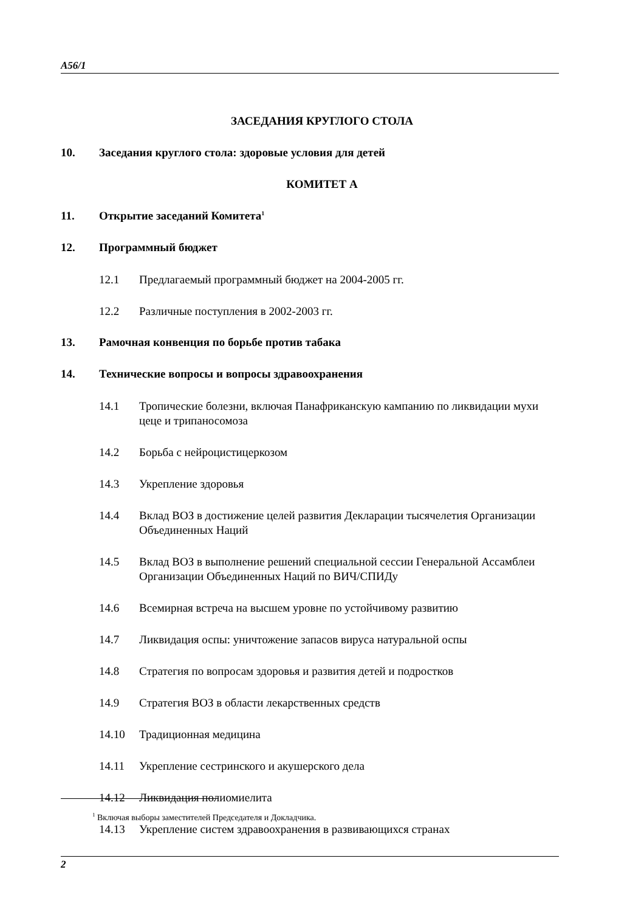A56/1
ЗАСЕДАНИЯ КРУГЛОГО СТОЛА
10. Заседания круглого стола: здоровые условия для детей
КОМИТЕТ А
11. Открытие заседаний Комитета<sup>1</sup>
12. Программный бюджет
12.1 Предлагаемый программный бюджет на 2004-2005 гг.
12.2 Различные поступления в 2002-2003 гг.
13. Рамочная конвенция по борьбе против табака
14. Технические вопросы и вопросы здравоохранения
14.1 Тропические болезни, включая Панафриканскую кампанию по ликвидации мухи цеце и трипаносомоза
14.2 Борьба с нейроцистицеркозом
14.3 Укрепление здоровья
14.4 Вклад ВОЗ в достижение целей развития Декларации тысячелетия Организации Объединенных Наций
14.5 Вклад ВОЗ в выполнение решений специальной сессии Генеральной Ассамблеи Организации Объединенных Наций по ВИЧ/СПИДу
14.6 Всемирная встреча на высшем уровне по устойчивому развитию
14.7 Ликвидация оспы: уничтожение запасов вируса натуральной оспы
14.8 Стратегия по вопросам здоровья и развития детей и подростков
14.9 Стратегия ВОЗ в области лекарственных средств
14.10 Традиционная медицина
14.11 Укрепление сестринского и акушерского дела
14.12 Ликвидация полиомиелита
14.13 Укрепление систем здравоохранения в развивающихся странах
<sup>1</sup> Включая выборы заместителей Председателя и Докладчика.
2